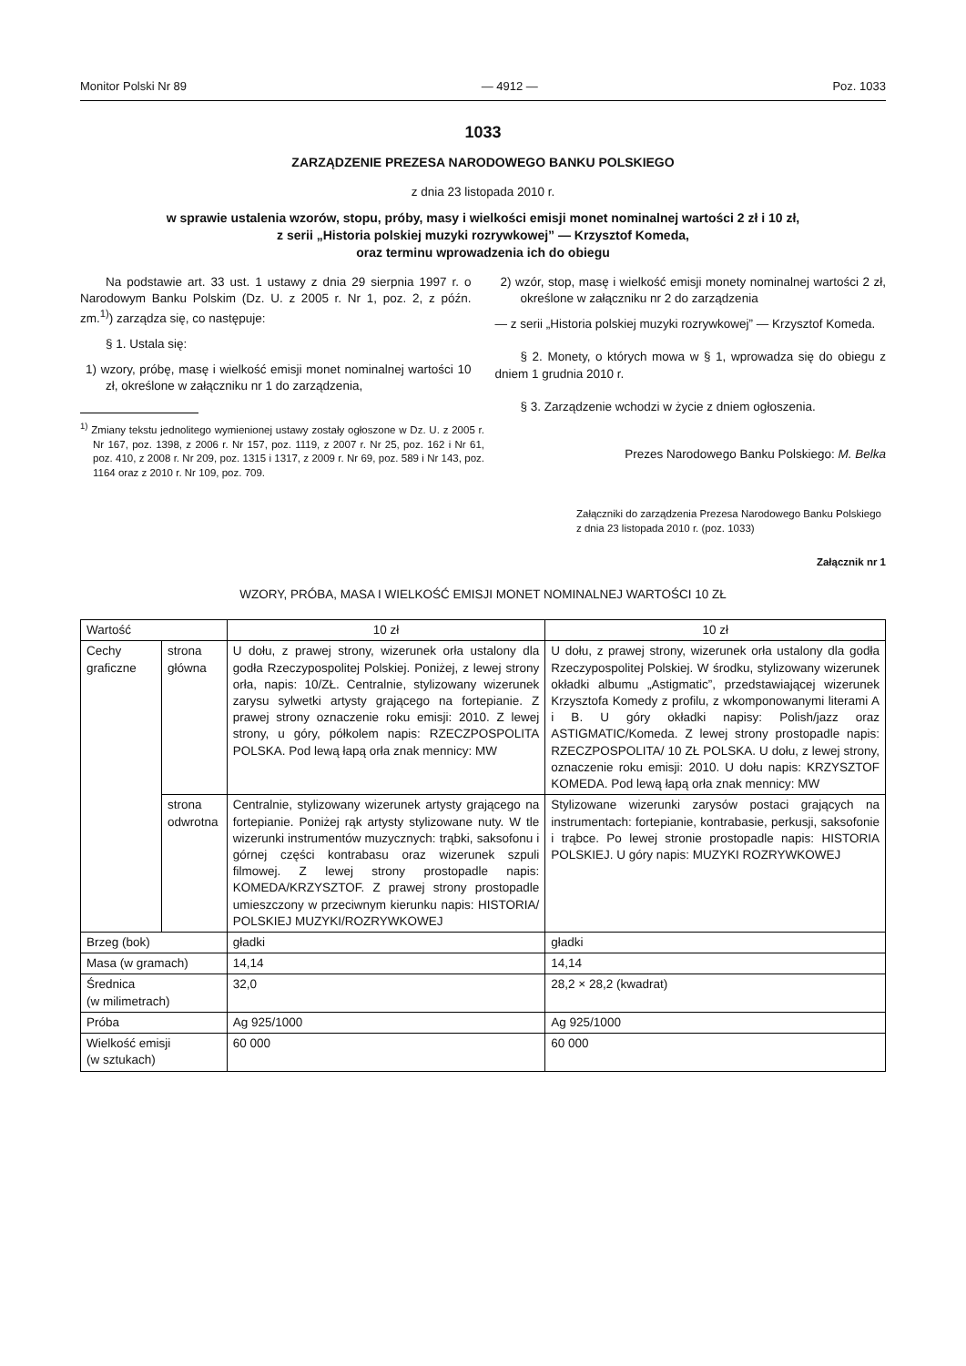Monitor Polski Nr 89 — 4912 — Poz. 1033
1033
ZARZĄDZENIE PREZESA NARODOWEGO BANKU POLSKIEGO
z dnia 23 listopada 2010 r.
w sprawie ustalenia wzorów, stopu, próby, masy i wielkości emisji monet nominalnej wartości 2 zł i 10 zł,
z serii „Historia polskiej muzyki rozrywkowej” — Krzysztof Komeda,
oraz terminu wprowadzenia ich do obiegu
Na podstawie art. 33 ust. 1 ustawy z dnia 29 sierpnia 1997 r. o Narodowym Banku Polskim (Dz. U. z 2005 r. Nr 1, poz. 2, z późn. zm.<sup>1)</sup>) zarządza się, co następuje:
§ 1. Ustala się:
1) wzory, próbę, masę i wielkość emisji monet nominalnej wartości 10 zł, określone w załączniku nr 1 do zarządzenia,
<sup>1)</sup> Zmiany tekstu jednolitego wymienionej ustawy zostały ogłoszone w Dz. U. z 2005 r. Nr 167, poz. 1398, z 2006 r. Nr 157, poz. 1119, z 2007 r. Nr 25, poz. 162 i Nr 61, poz. 410, z 2008 r. Nr 209, poz. 1315 i 1317, z 2009 r. Nr 69, poz. 589 i Nr 143, poz. 1164 oraz z 2010 r. Nr 109, poz. 709.
2) wzór, stop, masę i wielkość emisji monety nominalnej wartości 2 zł, określone w załączniku nr 2 do zarządzenia
— z serii „Historia polskiej muzyki rozrywkowej” — Krzysztof Komeda.
§ 2. Monety, o których mowa w § 1, wprowadza się do obiegu z dniem 1 grudnia 2010 r.
§ 3. Zarządzenie wchodzi w życie z dniem ogłoszenia.
Prezes Narodowego Banku Polskiego: M. Belka
Załączniki do zarządzenia Prezesa Narodowego Banku Polskiego z dnia 23 listopada 2010 r. (poz. 1033)
Załącznik nr 1
WZORY, PRÓBA, MASA I WIELKOŚĆ EMISJI MONET NOMINALNEJ WARTOŚCI 10 ZŁ
| Wartość | | 10 zł | 10 zł |
| Cechy graficzne | strona główna | U dołu, z prawej strony, wizerunek orła ustalony dla godła Rzeczypospolitej Polskiej. Poniżej, z lewej strony orła, napis: 10/ZŁ. Centralnie, stylizowany wizerunek zarysu sylwetki artysty grającego na fortepianie. Z prawej strony oznaczenie roku emisji: 2010. Z lewej strony, u góry, półkolem napis: RZECZPOSPOLITA POLSKA. Pod lewą łapą orła znak mennicy: MW | U dołu, z prawej strony, wizerunek orła ustalony dla godła Rzeczypospolitej Polskiej. W środku, stylizowany wizerunek okładki albumu „Astigmatic”, przedstawiającej wizerunek Krzysztofa Komedy z profilu, z wkomponowanymi literami A i B. U góry okładki napisy: Polish/jazz oraz ASTIGMATIC/Komeda. Z lewej strony prostopadle napis: RZECZPOSPOLITA/ 10 ZŁ POLSKA. U dołu, z lewej strony, oznaczenie roku emisji: 2010. U dołu napis: KRZYSZTOF KOMEDA. Pod lewą łapą orła znak mennicy: MW |
| | strona odwrotna | Centralnie, stylizowany wizerunek artysty grającego na fortepianie. Poniżej rąk artysty stylizowane nuty. W tle wizerunki instrumentów muzycznych: trąbki, saksofonu i górnej części kontrabasu oraz wizerunek szpuli filmowej. Z lewej strony prostopadle napis: KOMEDA/KRZYSZTOF. Z prawej strony prostopadle umieszczony w przeciwnym kierunku napis: HISTORIA/ POLSKIEJ MUZYKI/ROZRYWKOWEJ | Stylizowane wizerunki zarysów postaci grających na instrumentach: fortepianie, kontrabasie, perkusji, saksofonie i trąbce. Po lewej stronie prostopadle napis: HISTORIA POLSKIEJ. U góry napis: MUZYKI ROZRYWKOWEJ |
| Brzeg (bok) | | gładki | gładki |
| Masa (w gramach) | | 14,14 | 14,14 |
| Średnica (w milimetrach) | | 32,0 | 28,2 × 28,2 (kwadrat) |
| Próba | | Ag 925/1000 | Ag 925/1000 |
| Wielkość emisji (w sztukach) | | 60 000 | 60 000 |